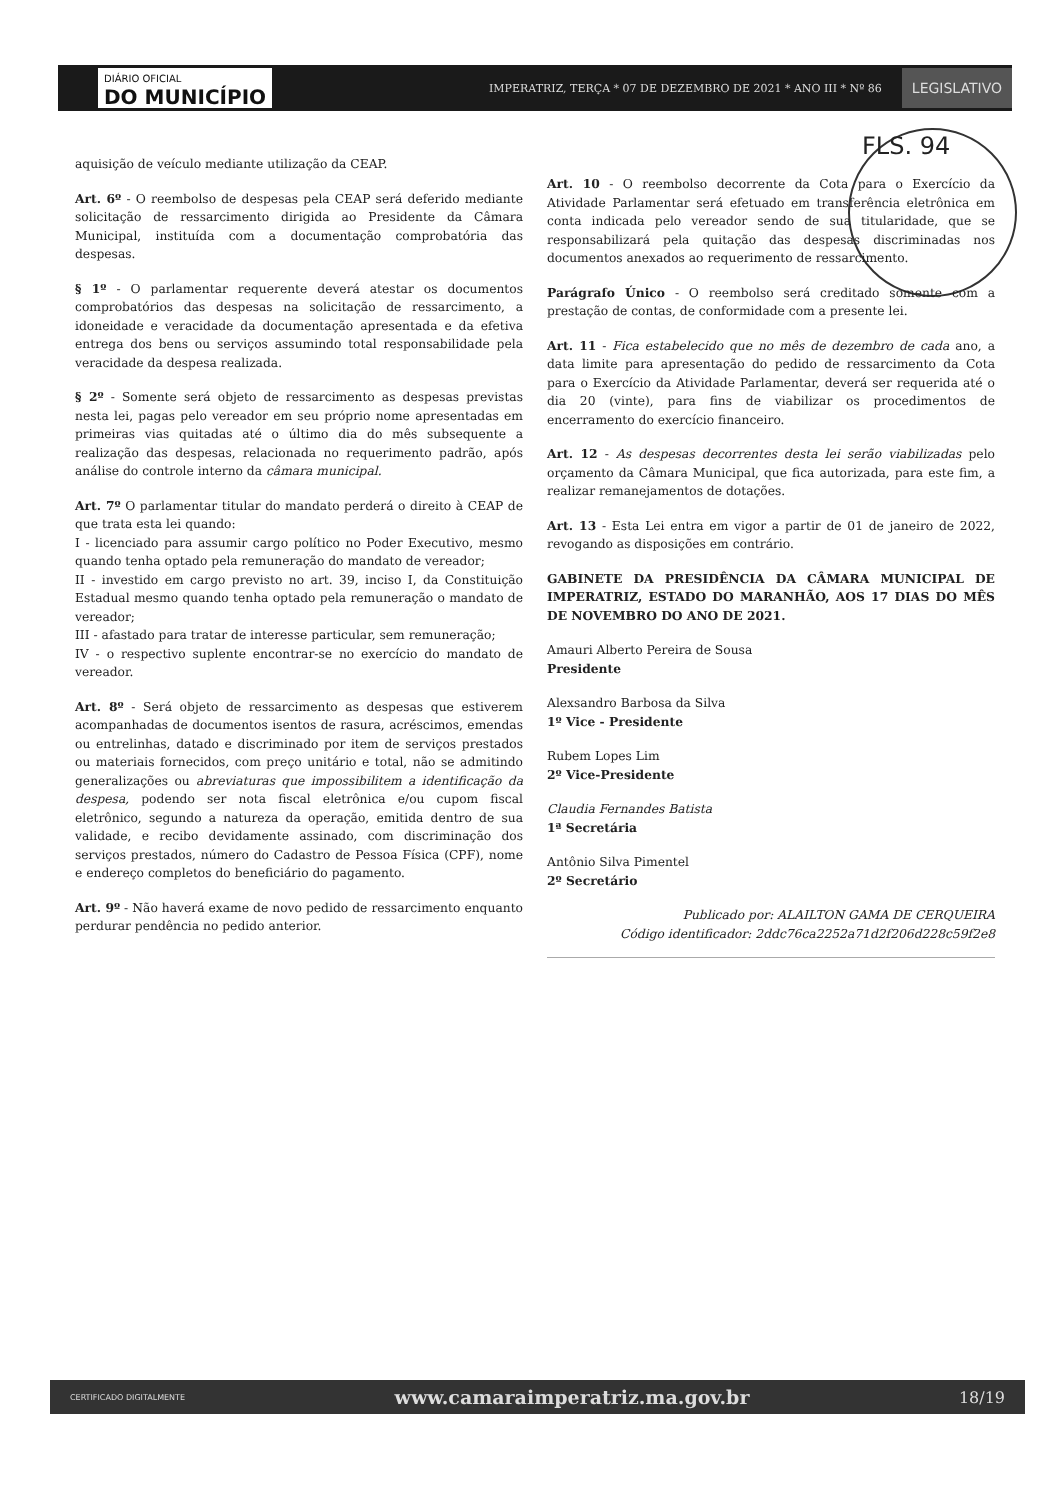DIÁRIO OFICIAL
DO MUNICÍPIO
IMPERATRIZ, TERÇA * 07 DE DEZEMBRO DE 2021 * ANO III * Nº 86
LEGISLATIVO
FLS. 94
aquisição de veículo mediante utilização da CEAP.
Art. 6º - O reembolso de despesas pela CEAP será deferido mediante solicitação de ressarcimento dirigida ao Presidente da Câmara Municipal, instituída com a documentação comprobatória das despesas.
§ 1º - O parlamentar requerente deverá atestar os documentos comprobatórios das despesas na solicitação de ressarcimento, a idoneidade e veracidade da documentação apresentada e da efetiva entrega dos bens ou serviços assumindo total responsabilidade pela veracidade da despesa realizada.
§ 2º - Somente será objeto de ressarcimento as despesas previstas nesta lei, pagas pelo vereador em seu próprio nome apresentadas em primeiras vias quitadas até o último dia do mês subsequente a realização das despesas, relacionada no requerimento padrão, após análise do controle interno da câmara municipal.
Art. 7º O parlamentar titular do mandato perderá o direito à CEAP de que trata esta lei quando:
I - licenciado para assumir cargo político no Poder Executivo, mesmo quando tenha optado pela remuneração do mandato de vereador;
II - investido em cargo previsto no art. 39, inciso I, da Constituição Estadual mesmo quando tenha optado pela remuneração o mandato de vereador;
III - afastado para tratar de interesse particular, sem remuneração;
IV - o respectivo suplente encontrar-se no exercício do mandato de vereador.
Art. 8º - Será objeto de ressarcimento as despesas que estiverem acompanhadas de documentos isentos de rasura, acréscimos, emendas ou entrelinhas, datado e discriminado por item de serviços prestados ou materiais fornecidos, com preço unitário e total, não se admitindo generalizações ou abreviaturas que impossibilitem a identificação da despesa, podendo ser nota fiscal eletrônica e/ou cupom fiscal eletrônico, segundo a natureza da operação, emitida dentro de sua validade, e recibo devidamente assinado, com discriminação dos serviços prestados, número do Cadastro de Pessoa Física (CPF), nome e endereço completos do beneficiário do pagamento.
Art. 9º - Não haverá exame de novo pedido de ressarcimento enquanto perdurar pendência no pedido anterior.
Art. 10 - O reembolso decorrente da Cota para o Exercício da Atividade Parlamentar será efetuado em transferência eletrônica em conta indicada pelo vereador sendo de sua titularidade, que se responsabilizará pela quitação das despesas discriminadas nos documentos anexados ao requerimento de ressarcimento.
Parágrafo Único - O reembolso será creditado somente com a prestação de contas, de conformidade com a presente lei.
Art. 11 - Fica estabelecido que no mês de dezembro de cada ano, a data limite para apresentação do pedido de ressarcimento da Cota para o Exercício da Atividade Parlamentar, deverá ser requerida até o dia 20 (vinte), para fins de viabilizar os procedimentos de encerramento do exercício financeiro.
Art. 12 - As despesas decorrentes desta lei serão viabilizadas pelo orçamento da Câmara Municipal, que fica autorizada, para este fim, a realizar remanejamentos de dotações.
Art. 13 - Esta Lei entra em vigor a partir de 01 de janeiro de 2022, revogando as disposições em contrário.
GABINETE DA PRESIDÊNCIA DA CÂMARA MUNICIPAL DE IMPERATRIZ, ESTADO DO MARANHÃO, AOS 17 DIAS DO MÊS DE NOVEMBRO DO ANO DE 2021.
Amauri Alberto Pereira de Sousa
Presidente
Alexsandro Barbosa da Silva
1º Vice - Presidente
Rubem Lopes Lim
2º Vice-Presidente
Claudia Fernandes Batista
1ª Secretária
Antônio Silva Pimentel
2º Secretário
Publicado por: ALAILTON GAMA DE CERQUEIRA
Código identificador: 2ddc76ca2252a71d2f206d228c59f2e8
CERTIFICADO DIGITALMENTE www.camaraimperatriz.ma.gov.br 18/19